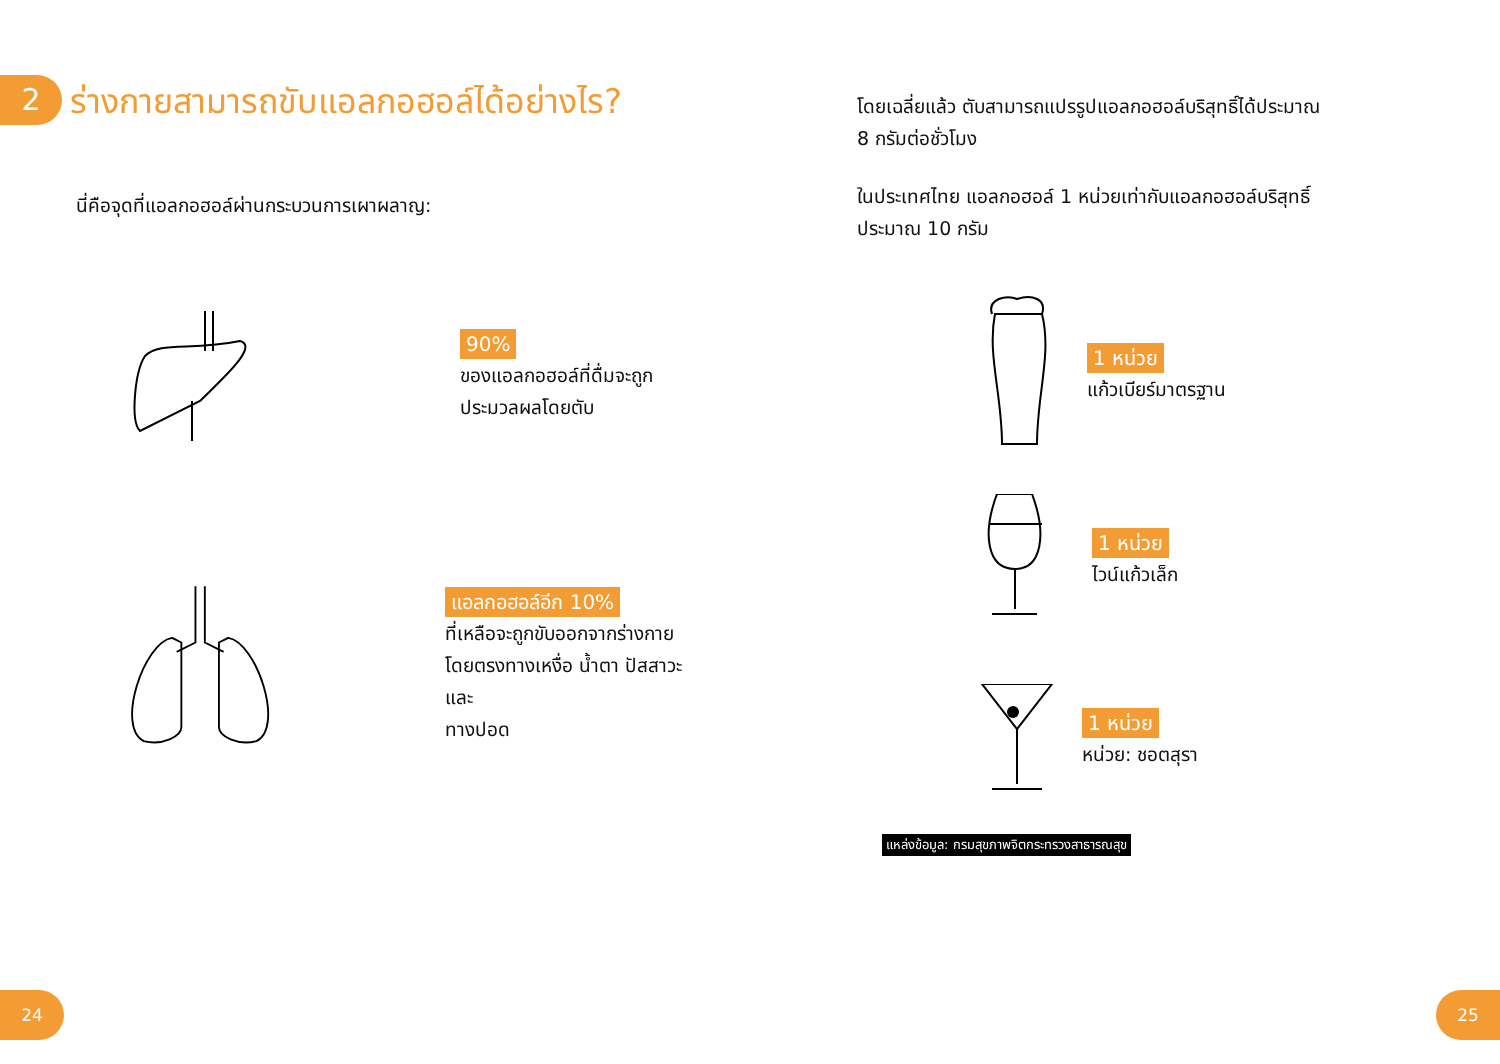2
ร่างกายสามารถขับแอลกอฮอล์ได้อย่างไร?
นี่คือจุดที่แอลกอฮอล์ผ่านกระบวนการเผาผลาญ:
90%
ของแอลกอฮอล์ที่ดื่มจะถูก
ประมวลผลโดยตับ
แอลกอฮอล์อีก 10%
ที่เหลือจะถูกขับออกจากร่างกาย
โดยตรงทางเหงื่อ น้ำตา ปัสสาวะ และ
ทางปอด
โดยเฉลี่ยแล้ว ตับสามารถแปรรูปแอลกอฮอล์บริสุทธิ์ได้ประมาณ
8 กรัมต่อชั่วโมง
ในประเทศไทย แอลกอฮอล์ 1 หน่วยเท่ากับแอลกอฮอล์บริสุทธิ์
ประมาณ 10 กรัม
1 หน่วย
แก้วเบียร์มาตรฐาน
1 หน่วย
ไวน์แก้วเล็ก
1 หน่วย
หน่วย: ชอตสุรา
แหล่งข้อมูล: กรมสุขภาพจิตกระทรวงสาธารณสุข
24 25